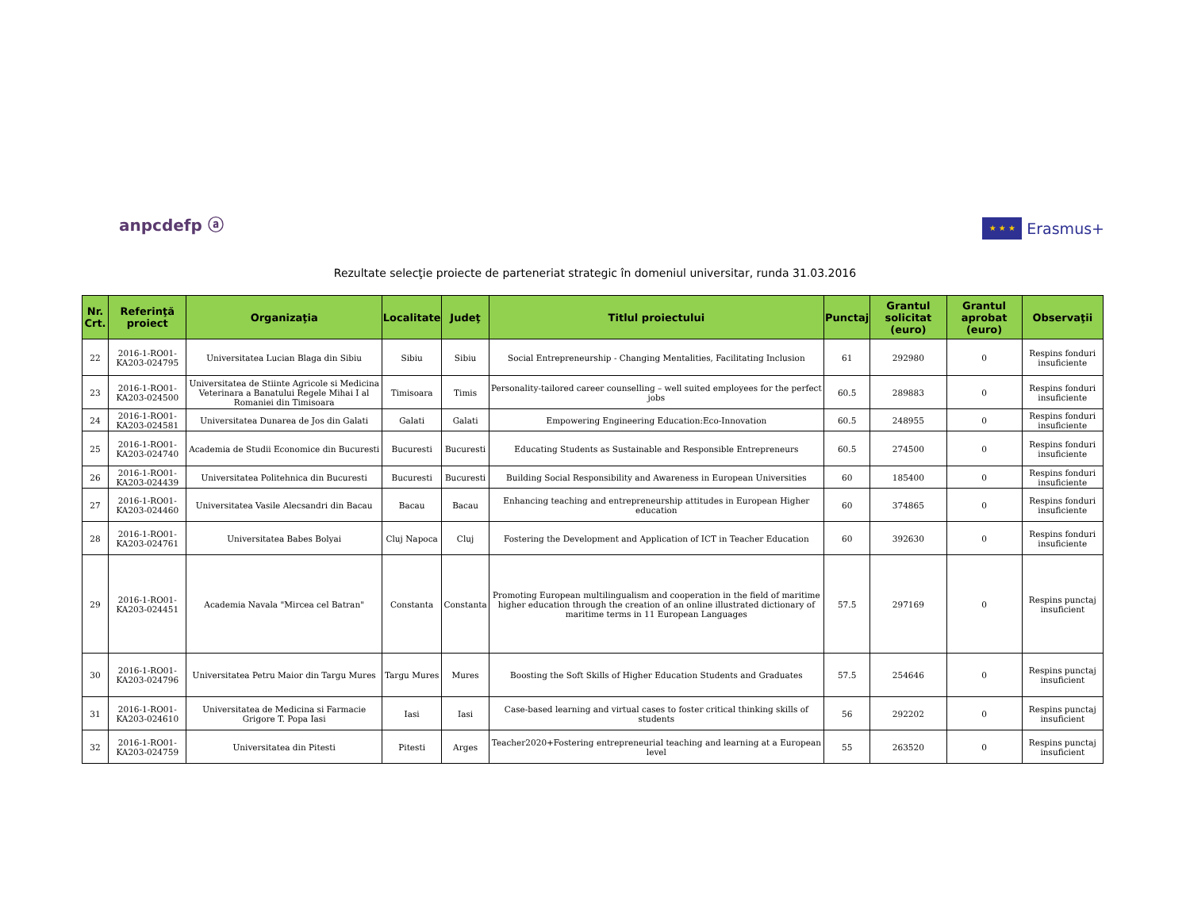anpcdefp ⓐ
★ ★ ★
Erasmus+
Rezultate selecţie proiecte de parteneriat strategic în domeniul universitar, runda 31.03.2016
| Nr. Crt. | Referinţă proiect | Organizaţia | Localitate | Judeţ | Titlul proiectului | Punctaj | Grantul solicitat (euro) | Grantul aprobat (euro) | Observaţii |
| --- | --- | --- | --- | --- | --- | --- | --- | --- | --- |
| 22 | 2016-1-RO01-KA203-024795 | Universitatea Lucian Blaga din Sibiu | Sibiu | Sibiu | Social Entrepreneurship - Changing Mentalities, Facilitating Inclusion | 61 | 292980 | 0 | Respins fonduri insuficiente |
| 23 | 2016-1-RO01-KA203-024500 | Universitatea de Stiinte Agricole si Medicina Veterinara a Banatului Regele Mihai I al Romaniei din Timisoara | Timisoara | Timis | Personality-tailored career counselling – well suited employees for the perfect jobs | 60.5 | 289883 | 0 | Respins fonduri insuficiente |
| 24 | 2016-1-RO01-KA203-024581 | Universitatea Dunarea de Jos din Galati | Galati | Galati | Empowering Engineering Education:Eco-Innovation | 60.5 | 248955 | 0 | Respins fonduri insuficiente |
| 25 | 2016-1-RO01-KA203-024740 | Academia de Studii Economice din Bucuresti | Bucuresti | Bucuresti | Educating Students as Sustainable and Responsible Entrepreneurs | 60.5 | 274500 | 0 | Respins fonduri insuficiente |
| 26 | 2016-1-RO01-KA203-024439 | Universitatea Politehnica din Bucuresti | Bucuresti | Bucuresti | Building Social Responsibility and Awareness in European Universities | 60 | 185400 | 0 | Respins fonduri insuficiente |
| 27 | 2016-1-RO01-KA203-024460 | Universitatea Vasile Alecsandri din Bacau | Bacau | Bacau | Enhancing teaching and entrepreneurship attitudes in European Higher education | 60 | 374865 | 0 | Respins fonduri insuficiente |
| 28 | 2016-1-RO01-KA203-024761 | Universitatea Babes Bolyai | Cluj Napoca | Cluj | Fostering the Development and Application of ICT in Teacher Education | 60 | 392630 | 0 | Respins fonduri insuficiente |
| 29 | 2016-1-RO01-KA203-024451 | Academia Navala "Mircea cel Batran" | Constanta | Constanta | Promoting European multilingualism and cooperation in the field of maritime higher education through the creation of an online illustrated dictionary of maritime terms in 11 European Languages | 57.5 | 297169 | 0 | Respins punctaj insuficient |
| 30 | 2016-1-RO01-KA203-024796 | Universitatea Petru Maior din Targu Mures | Targu Mures | Mures | Boosting the Soft Skills of Higher Education Students and Graduates | 57.5 | 254646 | 0 | Respins punctaj insuficient |
| 31 | 2016-1-RO01-KA203-024610 | Universitatea de Medicina si Farmacie Grigore T. Popa Iasi | Iasi | Iasi | Case-based learning and virtual cases to foster critical thinking skills of students | 56 | 292202 | 0 | Respins punctaj insuficient |
| 32 | 2016-1-RO01-KA203-024759 | Universitatea din Pitesti | Pitesti | Arges | Teacher2020+Fostering entrepreneurial teaching and learning at a European level | 55 | 263520 | 0 | Respins punctaj insuficient |